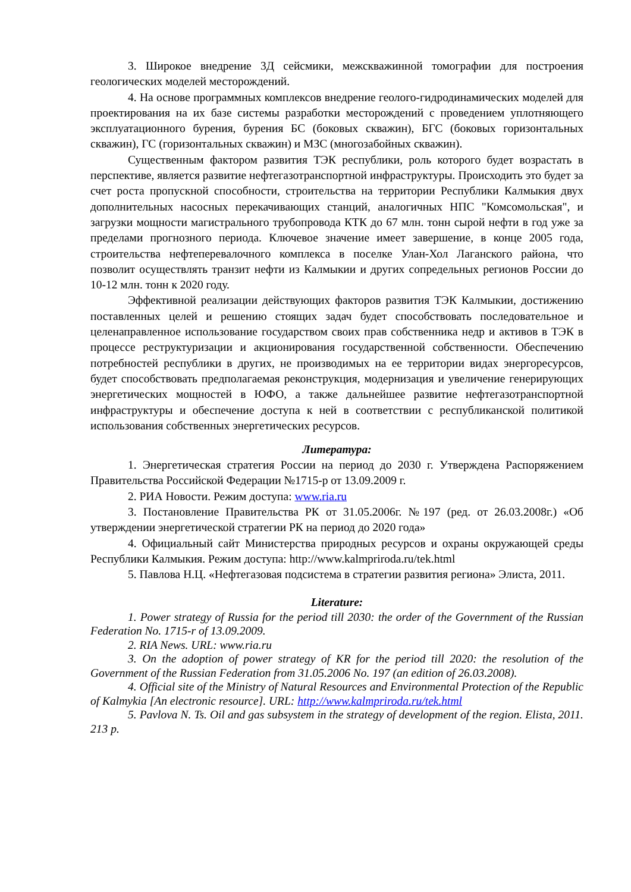3. Широкое внедрение 3Д сейсмики, межскважинной томографии для построения геологических моделей месторождений.
4. На основе программных комплексов внедрение геолого-гидродинамических моделей для проектирования на их базе системы разработки месторождений с проведением уплотняющего эксплуатационного бурения, бурения БС (боковых скважин), БГС (боковых горизонтальных скважин), ГС (горизонтальных скважин) и МЗС (многозабойных скважин).
Существенным фактором развития ТЭК республики, роль которого будет возрастать в перспективе, является развитие нефтегазотранспортной инфраструктуры. Происходить это будет за счет роста пропускной способности, строительства на территории Республики Калмыкия двух дополнительных насосных перекачивающих станций, аналогичных НПС "Комсомольская", и загрузки мощности магистрального трубопровода КТК до 67 млн. тонн сырой нефти в год уже за пределами прогнозного периода. Ключевое значение имеет завершение, в конце 2005 года, строительства нефтеперевалочного комплекса в поселке Улан-Хол Лаганского района, что позволит осуществлять транзит нефти из Калмыкии и других сопредельных регионов России до 10-12 млн. тонн к 2020 году.
Эффективной реализации действующих факторов развития ТЭК Калмыкии, достижению поставленных целей и решению стоящих задач будет способствовать последовательное и целенаправленное использование государством своих прав собственника недр и активов в ТЭК в процессе реструктуризации и акционирования государственной собственности. Обеспечению потребностей республики в других, не производимых на ее территории видах энергоресурсов, будет способствовать предполагаемая реконструкция, модернизация и увеличение генерирующих энергетических мощностей в ЮФО, а также дальнейшее развитие нефтегазотранспортной инфраструктуры и обеспечение доступа к ней в соответствии с республиканской политикой использования собственных энергетических ресурсов.
Литература:
1. Энергетическая стратегия России на период до 2030 г. Утверждена Распоряжением Правительства Российской Федерации №1715-р от 13.09.2009 г.
2. РИА Новости. Режим доступа: www.ria.ru
3. Постановление Правительства РК от 31.05.2006г. №197 (ред. от 26.03.2008г.) «Об утверждении энергетической стратегии РК на период до 2020 года»
4. Официальный сайт Министерства природных ресурсов и охраны окружающей среды Республики Калмыкия. Режим доступа: http://www.kalmpriroda.ru/tek.html
5. Павлова Н.Ц. «Нефтегазовая подсистема в стратегии развития региона» Элиста, 2011.
Literature:
1. Power strategy of Russia for the period till 2030: the order of the Government of the Russian Federation No. 1715-r of 13.09.2009.
2. RIA News. URL: www.ria.ru
3. On the adoption of power strategy of KR for the period till 2020: the resolution of the Government of the Russian Federation from 31.05.2006 No. 197 (an edition of 26.03.2008).
4. Official site of the Ministry of Natural Resources and Environmental Protection of the Republic of Kalmykia [An electronic resource]. URL: http://www.kalmpriroda.ru/tek.html
5. Pavlova N. Ts. Oil and gas subsystem in the strategy of development of the region. Elista, 2011. 213 p.